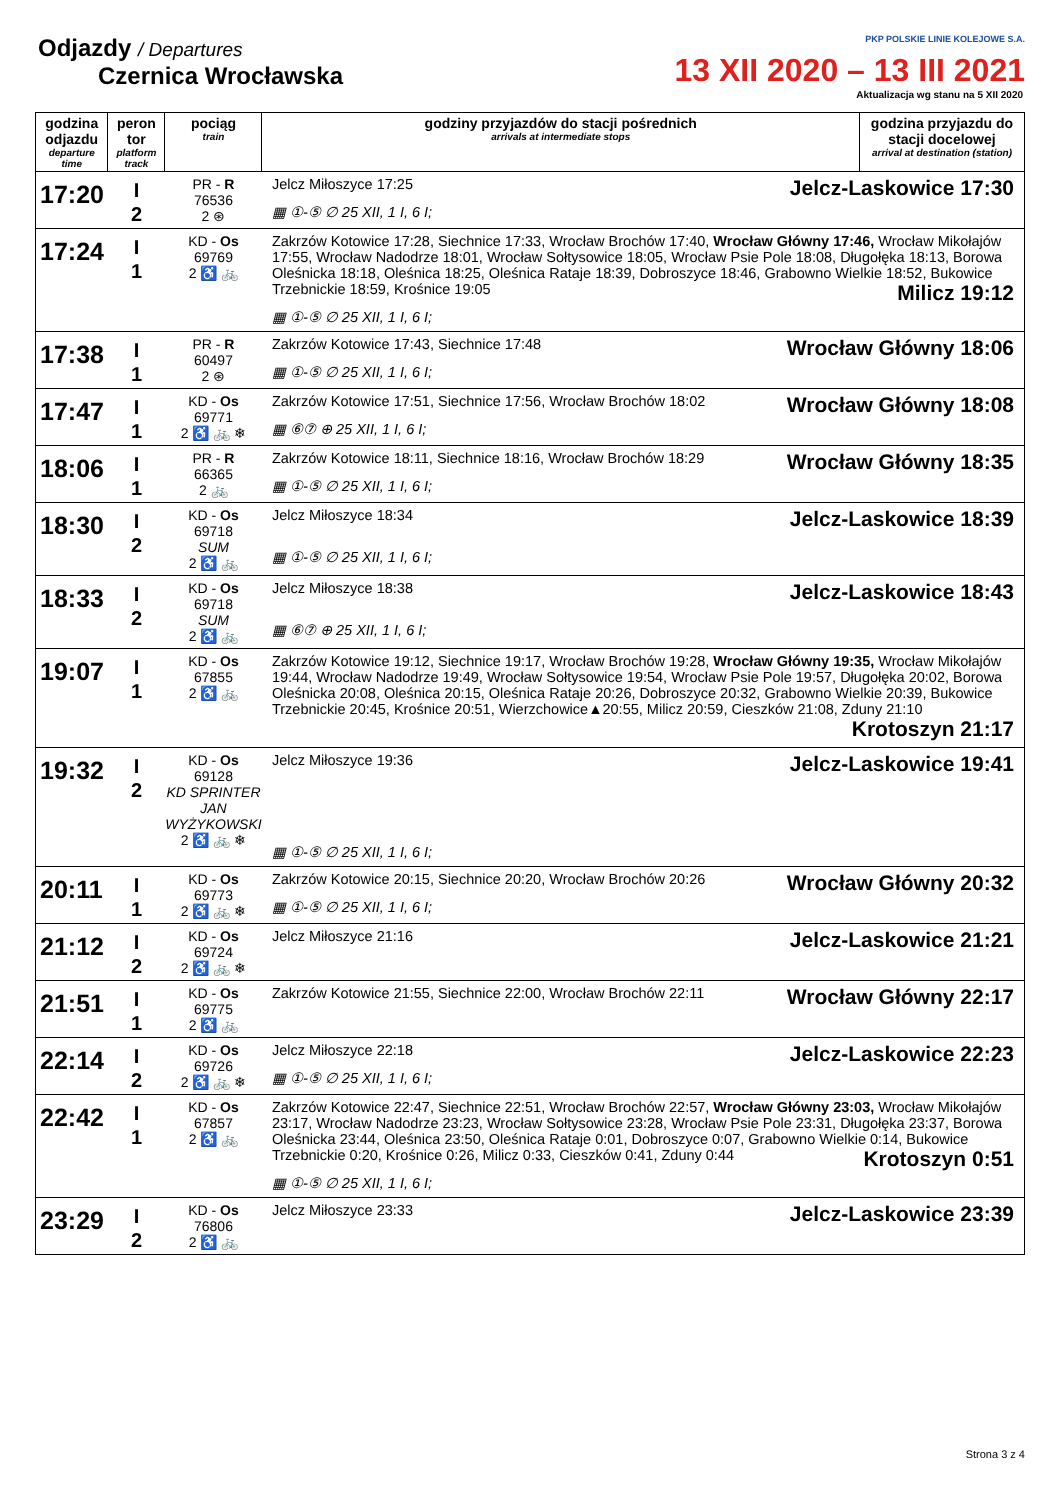Odjazdy / Departures
Czernica Wrocławska
PKP POLSKIE LINIE KOLEJOWE S.A.
13 XII 2020 – 13 III 2021
Aktualizacja wg stanu na 5 XII 2020
| godzina odjazdu departure time | peron tor platform track | pociąg train | godziny przyjazdów do stacji pośrednich arrivals at intermediate stops | godzina przyjazdu do stacji docelowej arrival at destination (station) |
| --- | --- | --- | --- | --- |
| 17:20 | I 2 | PR - R 76536 2 ⊛ | Jelcz-Laskowice 17:30 Jelcz Miłoszyce 17:25 ▦ ①-⑤ ∅ 25 XII, 1 I, 6 I; | |
| 17:24 | I 1 | KD - Os 69769 2 ♿ 🚲 | Zakrzów Kotowice 17:28, Siechnice 17:33, Wrocław Brochów 17:40, Wrocław Główny 17:46, Wrocław Mikołajów 17:55, Wrocław Nadodrze 18:01, Wrocław Sołtysowice 18:05, Wrocław Psie Pole 18:08, Długołęka 18:13, Borowa Oleśnicka 18:18, Oleśnica 18:25, Oleśnica Rataje 18:39, Dobroszyce 18:46, Grabowno Wielkie 18:52, Bukowice Trzebnickie 18:59, Krośnice 19:05 Milicz 19:12 ▦ ①-⑤ ∅ 25 XII, 1 I, 6 I; | |
| 17:38 | I 1 | PR - R 60497 2 ⊛ | Wrocław Główny 18:06 Zakrzów Kotowice 17:43, Siechnice 17:48 ▦ ①-⑤ ∅ 25 XII, 1 I, 6 I; | |
| 17:47 | I 1 | KD - Os 69771 2 ♿ 🚲 ❄ | Wrocław Główny 18:08 Zakrzów Kotowice 17:51, Siechnice 17:56, Wrocław Brochów 18:02 ▦ ⑥⑦ ⊕ 25 XII, 1 I, 6 I; | |
| 18:06 | I 1 | PR - R 66365 2 🚲 | Wrocław Główny 18:35 Zakrzów Kotowice 18:11, Siechnice 18:16, Wrocław Brochów 18:29 ▦ ①-⑤ ∅ 25 XII, 1 I, 6 I; | |
| 18:30 | I 2 | KD - Os 69718 SUM 2 ♿ 🚲 | Jelcz-Laskowice 18:39 Jelcz Miłoszyce 18:34 ▦ ①-⑤ ∅ 25 XII, 1 I, 6 I; | |
| 18:33 | I 2 | KD - Os 69718 SUM 2 ♿ 🚲 | Jelcz-Laskowice 18:43 Jelcz Miłoszyce 18:38 ▦ ⑥⑦ ⊕ 25 XII, 1 I, 6 I; | |
| 19:07 | I 1 | KD - Os 67855 2 ♿ 🚲 | Zakrzów Kotowice 19:12, Siechnice 19:17, Wrocław Brochów 19:28, Wrocław Główny 19:35, Wrocław Mikołajów 19:44, Wrocław Nadodrze 19:49, Wrocław Sołtysowice 19:54, Wrocław Psie Pole 19:57, Długołęka 20:02, Borowa Oleśnicka 20:08, Oleśnica 20:15, Oleśnica Rataje 20:26, Dobroszyce 20:32, Grabowno Wielkie 20:39, Bukowice Trzebnickie 20:45, Krośnice 20:51, Wierzchowice▲20:55, Milicz 20:59, Cieszków 21:08, Zduny 21:10 Krotoszyn 21:17 | |
| 19:32 | I 2 | KD - Os 69128 KD SPRINTER JAN WYŻYKOWSKI 2 ♿ 🚲 ❄ | Jelcz-Laskowice 19:41 Jelcz Miłoszyce 19:36 ▦ ①-⑤ ∅ 25 XII, 1 I, 6 I; | |
| 20:11 | I 1 | KD - Os 69773 2 ♿ 🚲 ❄ | Wrocław Główny 20:32 Zakrzów Kotowice 20:15, Siechnice 20:20, Wrocław Brochów 20:26 ▦ ①-⑤ ∅ 25 XII, 1 I, 6 I; | |
| 21:12 | I 2 | KD - Os 69724 2 ♿ 🚲 ❄ | Jelcz-Laskowice 21:21 Jelcz Miłoszyce 21:16 | |
| 21:51 | I 1 | KD - Os 69775 2 ♿ 🚲 | Wrocław Główny 22:17 Zakrzów Kotowice 21:55, Siechnice 22:00, Wrocław Brochów 22:11 | |
| 22:14 | I 2 | KD - Os 69726 2 ♿ 🚲 ❄ | Jelcz-Laskowice 22:23 Jelcz Miłoszyce 22:18 ▦ ①-⑤ ∅ 25 XII, 1 I, 6 I; | |
| 22:42 | I 1 | KD - Os 67857 2 ♿ 🚲 | Zakrzów Kotowice 22:47, Siechnice 22:51, Wrocław Brochów 22:57, Wrocław Główny 23:03, Wrocław Mikołajów 23:17, Wrocław Nadodrze 23:23, Wrocław Sołtysowice 23:28, Wrocław Psie Pole 23:31, Długołęka 23:37, Borowa Oleśnicka 23:44, Oleśnica 23:50, Oleśnica Rataje 0:01, Dobroszyce 0:07, Grabowno Wielkie 0:14, Bukowice Trzebnickie 0:20, Krośnice 0:26, Milicz 0:33, Cieszków 0:41, Zduny 0:44 Krotoszyn 0:51 ▦ ①-⑤ ∅ 25 XII, 1 I, 6 I; | |
| 23:29 | I 2 | KD - Os 76806 2 ♿ 🚲 | Jelcz-Laskowice 23:39 Jelcz Miłoszyce 23:33 | |
Strona 3 z 4